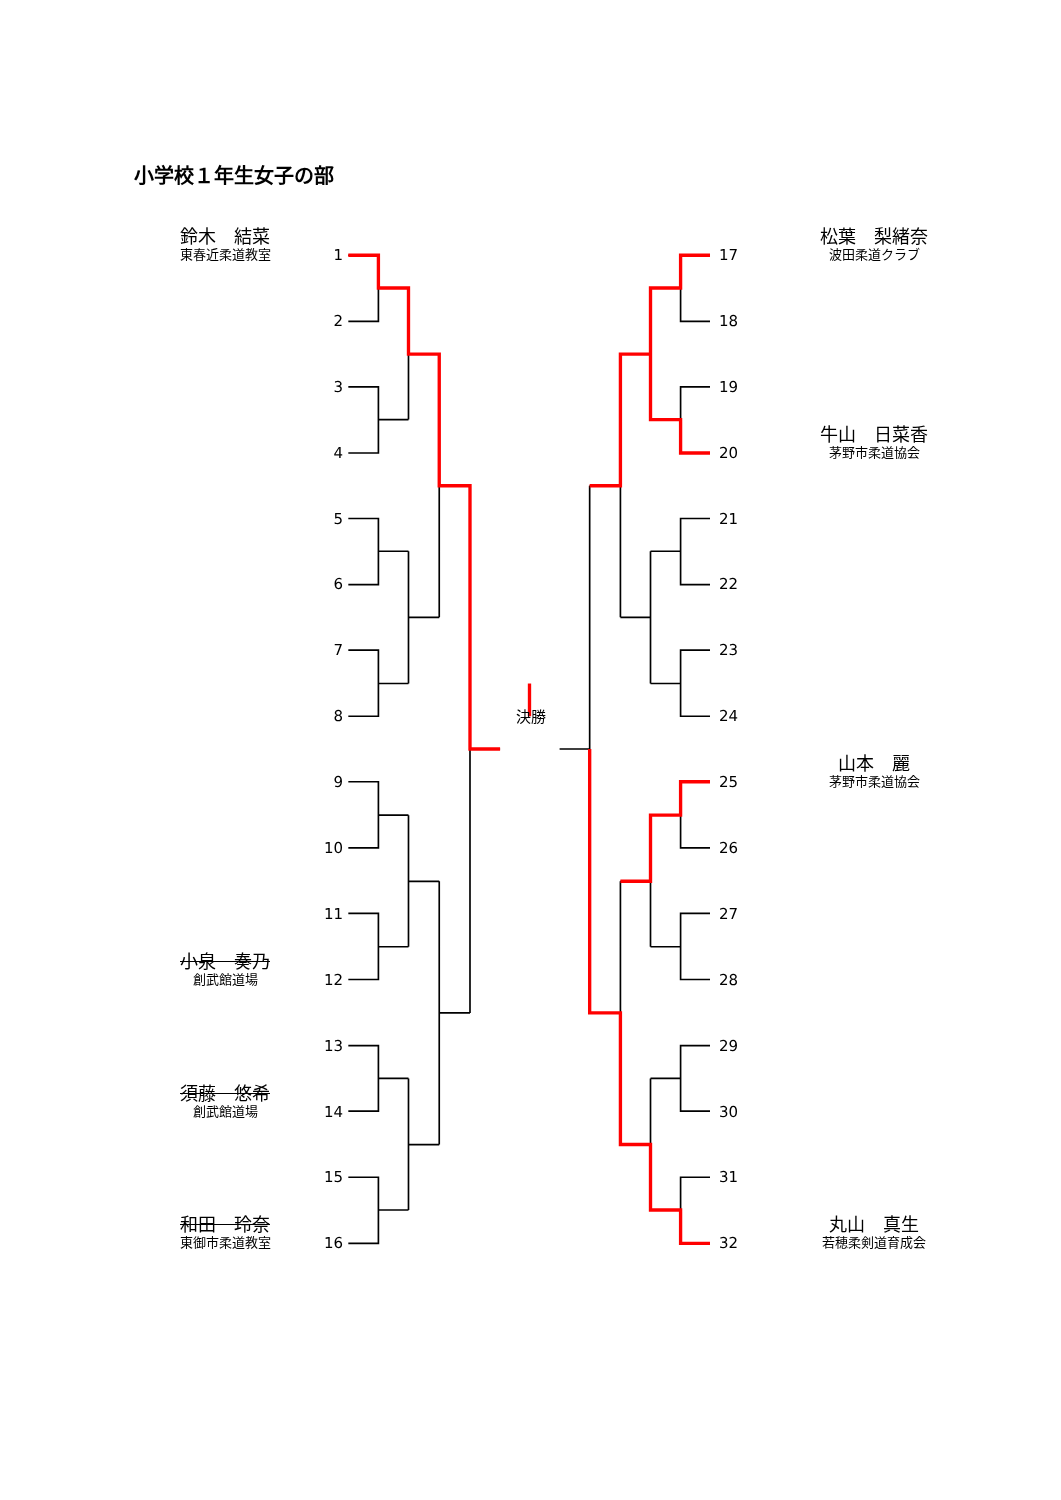小学校１年生女子の部
鈴木　結菜
東春近柔道教室
小泉　奏乃
創武館道場
須藤　悠希
創武館道場
和田　玲奈
東御市柔道教室
1
2
3
4
5
6
7
8
9
10
11
12
13
14
15
16
決勝
17
18
19
20
21
22
23
24
25
26
27
28
29
30
31
32
松葉　梨緒奈
波田柔道クラブ
牛山　日菜香
茅野市柔道協会
山本　麗
茅野市柔道協会
丸山　真生
若穂柔剣道育成会